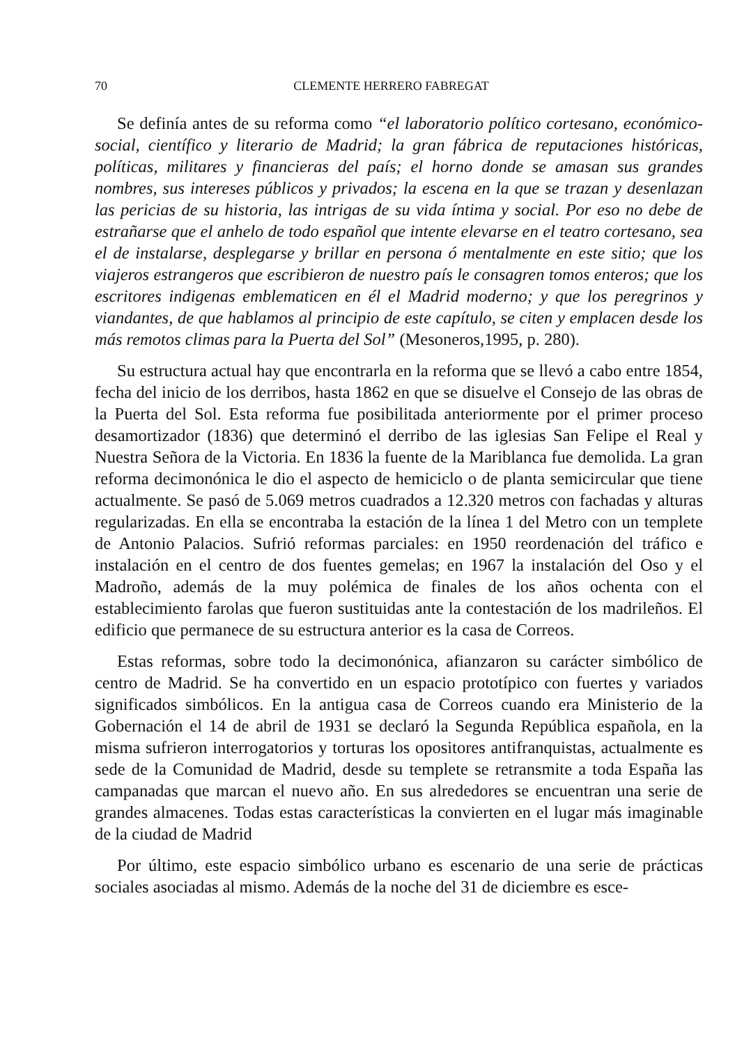70 CLEMENTE HERRERO FABREGAT
Se definía antes de su reforma como “el laboratorio político cortesano, económico-social, científico y literario de Madrid; la gran fábrica de reputaciones históricas, políticas, militares y financieras del país; el horno donde se amasan sus grandes nombres, sus intereses públicos y privados; la escena en la que se trazan y desenlazan las pericias de su historia, las intrigas de su vida íntima y social. Por eso no debe de estrañarse que el anhelo de todo español que intente elevarse en el teatro cortesano, sea el de instalarse, desplegarse y brillar en persona ó mentalmente en este sitio; que los viajeros estrangeros que escribieron de nuestro país le consagren tomos enteros; que los escritores indigenas emblematicen en él el Madrid moderno; y que los peregrinos y viandantes, de que hablamos al principio de este capítulo, se citen y emplacen desde los más remotos climas para la Puerta del Sol” (Mesoneros,1995, p. 280).
Su estructura actual hay que encontrarla en la reforma que se llevó a cabo entre 1854, fecha del inicio de los derribos, hasta 1862 en que se disuelve el Consejo de las obras de la Puerta del Sol. Esta reforma fue posibilitada anteriormente por el primer proceso desamortizador (1836) que determinó el derribo de las iglesias San Felipe el Real y Nuestra Señora de la Victoria. En 1836 la fuente de la Mariblanca fue demolida. La gran reforma decimonónica le dio el aspecto de hemiciclo o de planta semicircular que tiene actualmente. Se pasó de 5.069 metros cuadrados a 12.320 metros con fachadas y alturas regularizadas. En ella se encontraba la estación de la línea 1 del Metro con un templete de Antonio Palacios. Sufrió reformas parciales: en 1950 reordenación del tráfico e instalación en el centro de dos fuentes gemelas; en 1967 la instalación del Oso y el Madroño, además de la muy polémica de finales de los años ochenta con el establecimiento farolas que fueron sustituidas ante la contestación de los madrileños. El edificio que permanece de su estructura anterior es la casa de Correos.
Estas reformas, sobre todo la decimonónica, afianzaron su carácter simbólico de centro de Madrid. Se ha convertido en un espacio prototípico con fuertes y variados significados simbólicos. En la antigua casa de Correos cuando era Ministerio de la Gobernación el 14 de abril de 1931 se declaró la Segunda República española, en la misma sufrieron interrogatorios y torturas los opositores antifranquistas, actualmente es sede de la Comunidad de Madrid, desde su templete se retransmite a toda España las campanadas que marcan el nuevo año. En sus alrededores se encuentran una serie de grandes almacenes. Todas estas características la convierten en el lugar más imaginable de la ciudad de Madrid
Por último, este espacio simbólico urbano es escenario de una serie de prácticas sociales asociadas al mismo. Además de la noche del 31 de diciembre es esce-